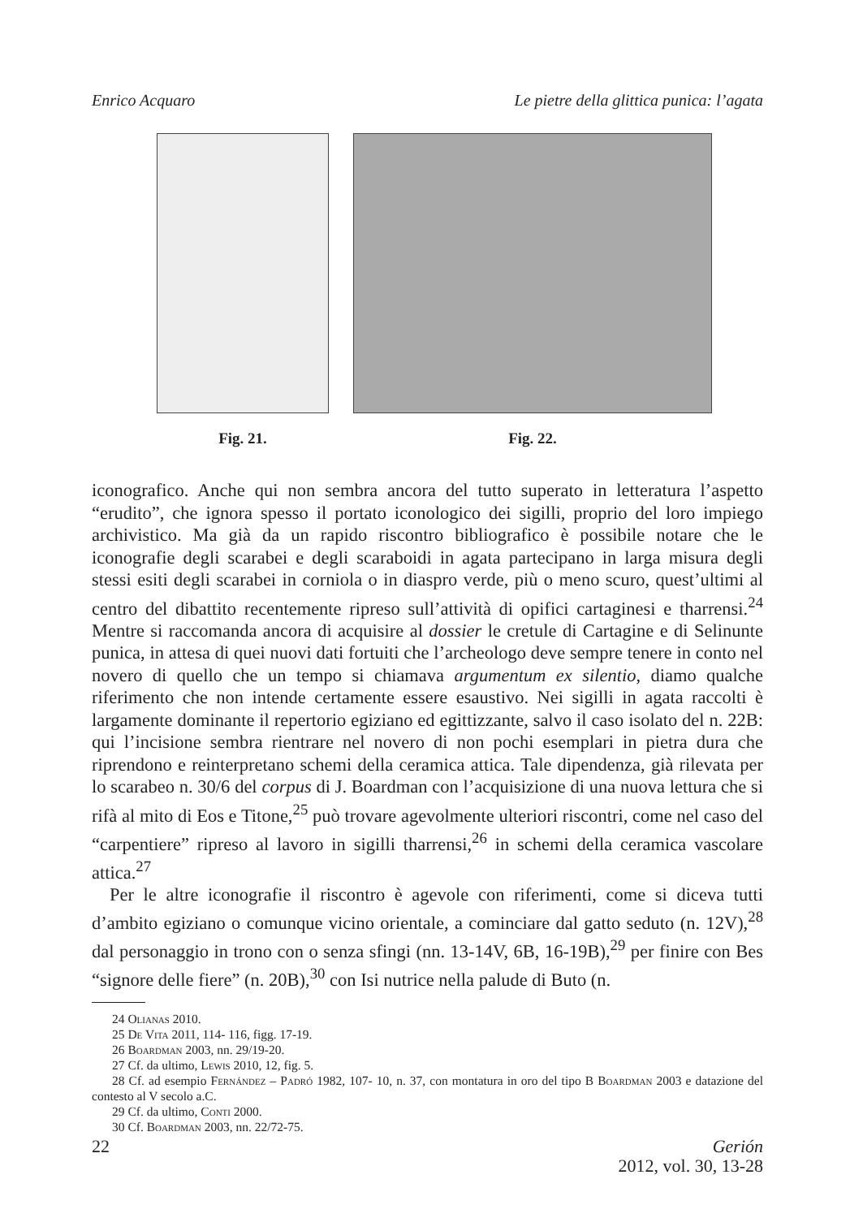Enrico Acquaro Le pietre della glittica punica: l’agata
Fig. 21. Fig. 22.
iconografico. Anche qui non sembra ancora del tutto superato in letteratura l’aspetto “erudito”, che ignora spesso il portato iconologico dei sigilli, proprio del loro impiego archivistico. Ma già da un rapido riscontro bibliografico è possibile notare che le iconografie degli scarabei e degli scaraboidi in agata partecipano in larga misura degli stessi esiti degli scarabei in corniola o in diaspro verde, più o meno scuro, quest’ultimi al centro del dibattito recentemente ripreso sull’attività di opifici cartaginesi e tharrensi.<sup>24</sup> Mentre si raccomanda ancora di acquisire al dossier le cretule di Cartagine e di Selinunte punica, in attesa di quei nuovi dati fortuiti che l’archeologo deve sempre tenere in conto nel novero di quello che un tempo si chiamava argumentum ex silentio, diamo qualche riferimento che non intende certamente essere esaustivo. Nei sigilli in agata raccolti è largamente dominante il repertorio egiziano ed egittizzante, salvo il caso isolato del n. 22B: qui l’incisione sembra rientrare nel novero di non pochi esemplari in pietra dura che riprendono e reinterpretano schemi della ceramica attica. Tale dipendenza, già rilevata per lo scarabeo n. 30/6 del corpus di J. Boardman con l’acquisizione di una nuova lettura che si rifà al mito di Eos e Titone,<sup>25</sup> può trovare agevolmente ulteriori riscontri, come nel caso del “carpentiere” ripreso al lavoro in sigilli tharrensi,<sup>26</sup> in schemi della ceramica vascolare attica.<sup>27</sup>
Per le altre iconografie il riscontro è agevole con riferimenti, come si diceva tutti d’ambito egiziano o comunque vicino orientale, a cominciare dal gatto seduto (n. 12V),<sup>28</sup> dal personaggio in trono con o senza sfingi (nn. 13-14V, 6B, 16-19B),<sup>29</sup> per finire con Bes “signore delle fiere” (n. 20B),<sup>30</sup> con Isi nutrice nella palude di Buto (n.
24 Olianas 2010.
25 De Vita 2011, 114- 116, figg. 17-19.
26 Boardman 2003, nn. 29/19-20.
27 Cf. da ultimo, Lewis 2010, 12, fig. 5.
28 Cf. ad esempio Fernández – Padró 1982, 107- 10, n. 37, con montatura in oro del tipo B Boardman 2003 e datazione del contesto al V secolo a.C.
29 Cf. da ultimo, Conti 2000.
30 Cf. Boardman 2003, nn. 22/72-75.
22 Gerión
2012, vol. 30, 13-28